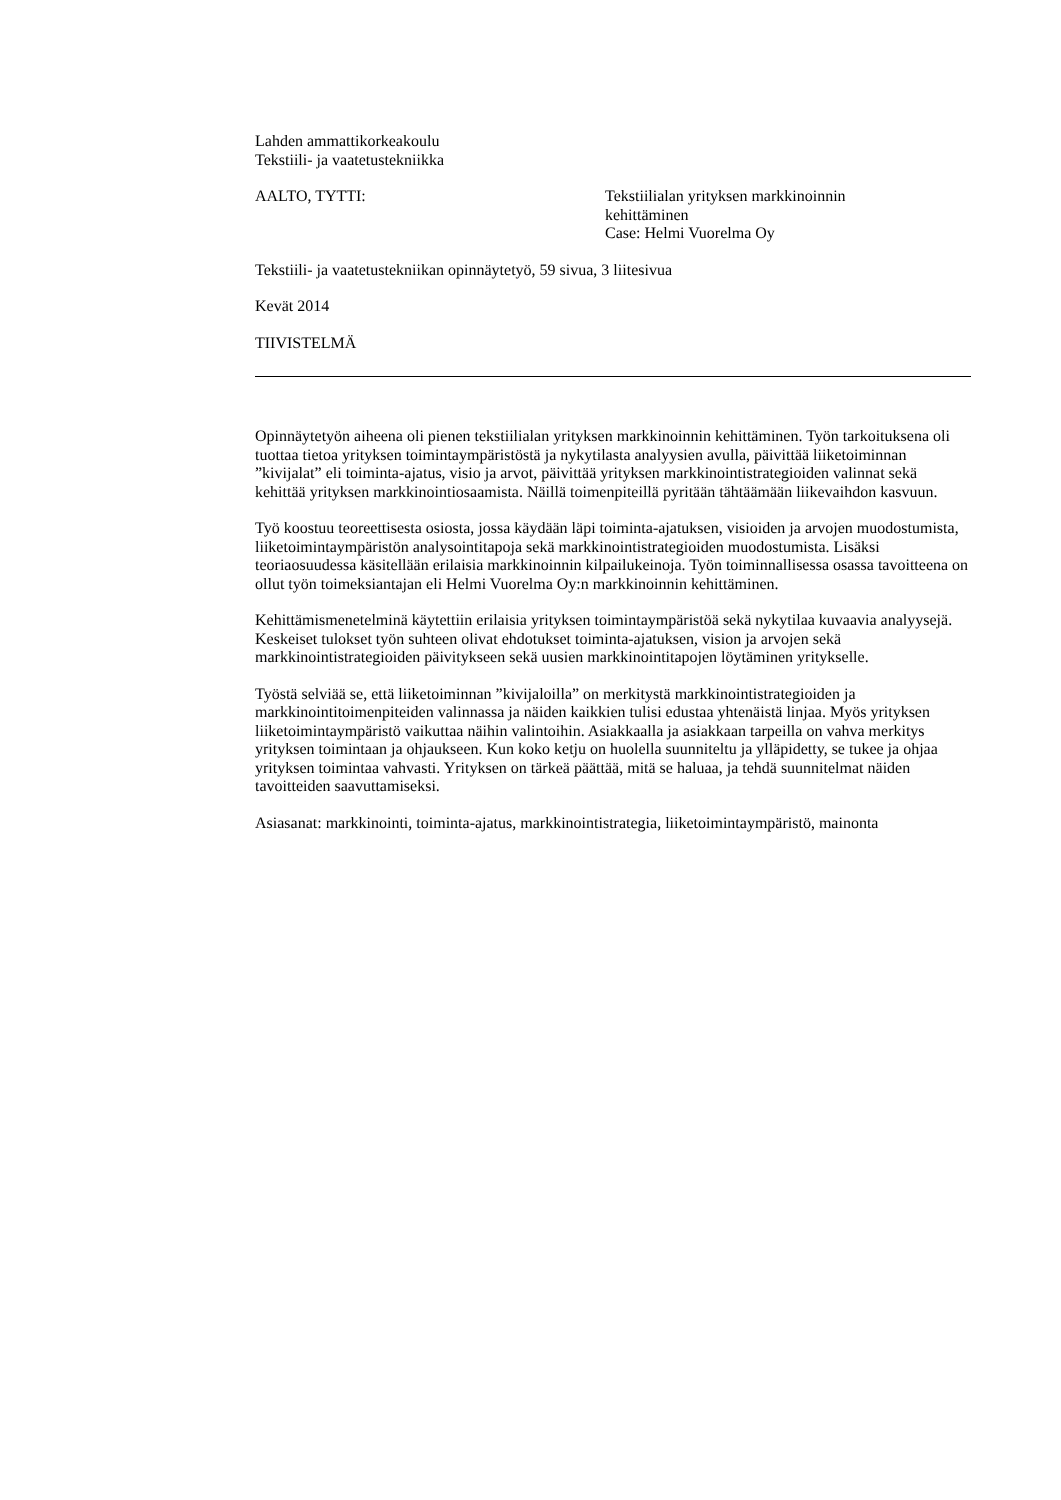Lahden ammattikorkeakoulu
Tekstiili- ja vaatetustekniikka
AALTO, TYTTI: Tekstiilialan yrityksen markkinoinnin
kehittäminen
Case: Helmi Vuorelma Oy
Tekstiili- ja vaatetustekniikan opinnäytetyö, 59 sivua, 3 liitesivua
Kevät 2014
TIIVISTELMÄ
Opinnäytetyön aiheena oli pienen tekstiilialan yrityksen markkinoinnin kehittäminen. Työn tarkoituksena oli tuottaa tietoa yrityksen toimintaympäristöstä ja nykytilasta analyysien avulla, päivittää liiketoiminnan ”kivijalat” eli toiminta-ajatus, visio ja arvot, päivittää yrityksen markkinointistrategioiden valinnat sekä kehittää yrityksen markkinointiosaamista. Näillä toimenpiteillä pyritään tähtäämään liikevaihdon kasvuun.
Työ koostuu teoreettisesta osiosta, jossa käydään läpi toiminta-ajatuksen, visioiden ja arvojen muodostumista, liiketoimintaympäristön analysointitapoja sekä markkinointistrategioiden muodostumista. Lisäksi teoriaosuudessa käsitellään erilaisia markkinoinnin kilpailukeinoja. Työn toiminnallisessa osassa tavoitteena on ollut työn toimeksiantajan eli Helmi Vuorelma Oy:n markkinoinnin kehittäminen.
Kehittämismenetelminä käytettiin erilaisia yrityksen toimintaympäristöä sekä nykytilaa kuvaavia analyysejä. Keskeiset tulokset työn suhteen olivat ehdotukset toiminta-ajatuksen, vision ja arvojen sekä markkinointistrategioiden päivitykseen sekä uusien markkinointitapojen löytäminen yritykselle.
Työstä selviää se, että liiketoiminnan ”kivijaloilla” on merkitystä markkinointistrategioiden ja markkinointitoimenpiteiden valinnassa ja näiden kaikkien tulisi edustaa yhtenäistä linjaa. Myös yrityksen liiketoimintaympäristö vaikuttaa näihin valintoihin. Asiakkaalla ja asiakkaan tarpeilla on vahva merkitys yrityksen toimintaan ja ohjaukseen. Kun koko ketju on huolella suunniteltu ja ylläpidetty, se tukee ja ohjaa yrityksen toimintaa vahvasti. Yrityksen on tärkeä päättää, mitä se haluaa, ja tehdä suunnitelmat näiden tavoitteiden saavuttamiseksi.
Asiasanat: markkinointi, toiminta-ajatus, markkinointistrategia, liiketoimintaympäristö, mainonta